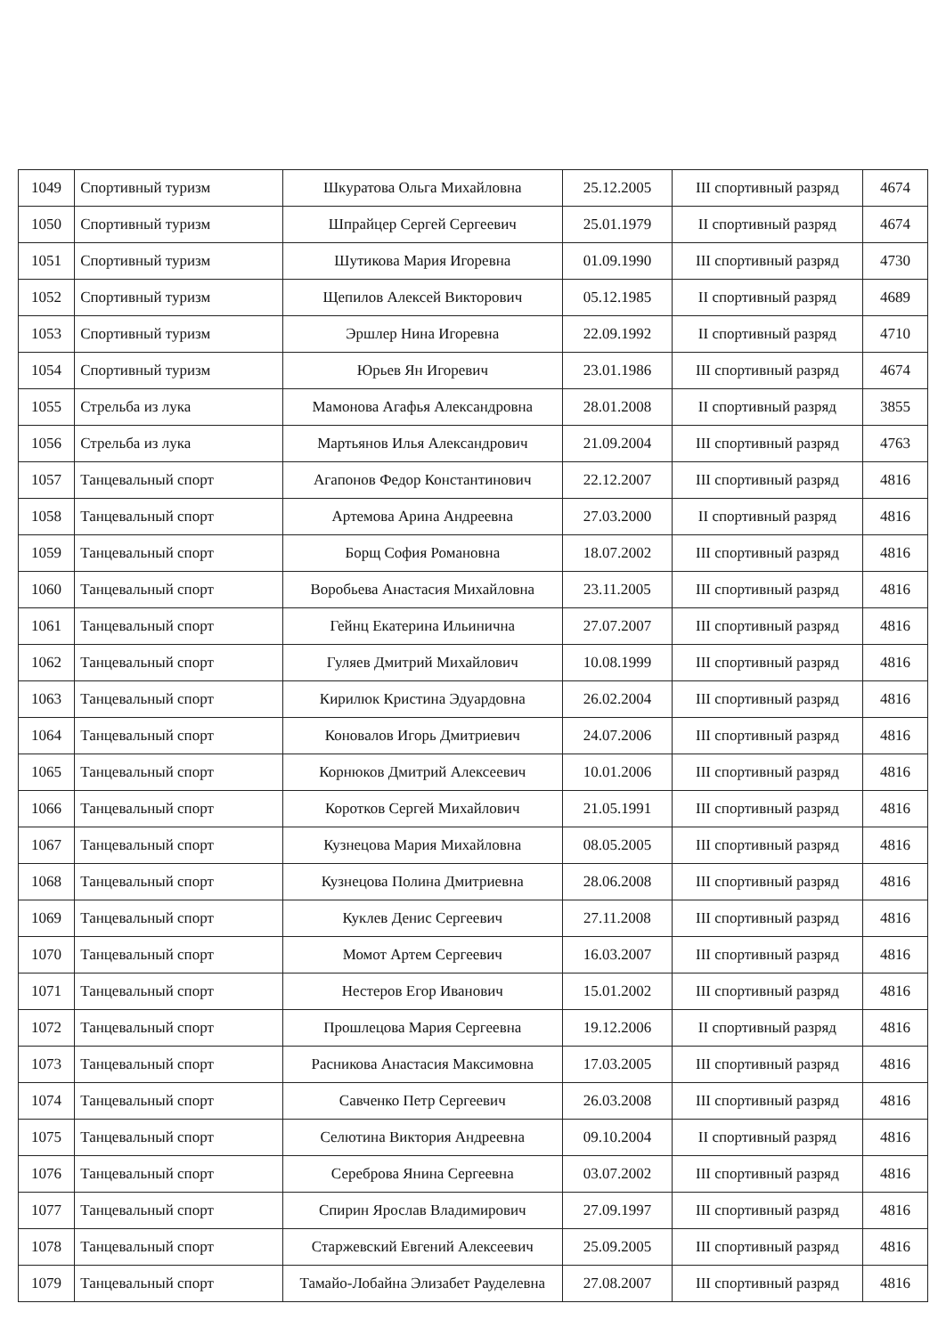| 1049 | Спортивный туризм | Шкуратова Ольга Михайловна | 25.12.2005 | III спортивный разряд | 4674 |
| 1050 | Спортивный туризм | Шпрайцер Сергей Сергеевич | 25.01.1979 | II спортивный разряд | 4674 |
| 1051 | Спортивный туризм | Шутикова Мария Игоревна | 01.09.1990 | III спортивный разряд | 4730 |
| 1052 | Спортивный туризм | Щепилов Алексей Викторович | 05.12.1985 | II спортивный разряд | 4689 |
| 1053 | Спортивный туризм | Эршлер Нина Игоревна | 22.09.1992 | II спортивный разряд | 4710 |
| 1054 | Спортивный туризм | Юрьев Ян Игоревич | 23.01.1986 | III спортивный разряд | 4674 |
| 1055 | Стрельба из лука | Мамонова Агафья Александровна | 28.01.2008 | II спортивный разряд | 3855 |
| 1056 | Стрельба из лука | Мартьянов Илья Александрович | 21.09.2004 | III спортивный разряд | 4763 |
| 1057 | Танцевальный спорт | Агапонов Федор Константинович | 22.12.2007 | III спортивный разряд | 4816 |
| 1058 | Танцевальный спорт | Артемова Арина Андреевна | 27.03.2000 | II спортивный разряд | 4816 |
| 1059 | Танцевальный спорт | Борщ София Романовна | 18.07.2002 | III спортивный разряд | 4816 |
| 1060 | Танцевальный спорт | Воробьева Анастасия Михайловна | 23.11.2005 | III спортивный разряд | 4816 |
| 1061 | Танцевальный спорт | Гейнц Екатерина Ильинична | 27.07.2007 | III спортивный разряд | 4816 |
| 1062 | Танцевальный спорт | Гуляев Дмитрий Михайлович | 10.08.1999 | III спортивный разряд | 4816 |
| 1063 | Танцевальный спорт | Кирилюк Кристина Эдуардовна | 26.02.2004 | III спортивный разряд | 4816 |
| 1064 | Танцевальный спорт | Коновалов Игорь Дмитриевич | 24.07.2006 | III спортивный разряд | 4816 |
| 1065 | Танцевальный спорт | Корнюков Дмитрий Алексеевич | 10.01.2006 | III спортивный разряд | 4816 |
| 1066 | Танцевальный спорт | Коротков Сергей Михайлович | 21.05.1991 | III спортивный разряд | 4816 |
| 1067 | Танцевальный спорт | Кузнецова Мария Михайловна | 08.05.2005 | III спортивный разряд | 4816 |
| 1068 | Танцевальный спорт | Кузнецова Полина Дмитриевна | 28.06.2008 | III спортивный разряд | 4816 |
| 1069 | Танцевальный спорт | Куклев Денис Сергеевич | 27.11.2008 | III спортивный разряд | 4816 |
| 1070 | Танцевальный спорт | Момот Артем Сергеевич | 16.03.2007 | III спортивный разряд | 4816 |
| 1071 | Танцевальный спорт | Нестеров Егор Иванович | 15.01.2002 | III спортивный разряд | 4816 |
| 1072 | Танцевальный спорт | Прошлецова Мария Сергеевна | 19.12.2006 | II спортивный разряд | 4816 |
| 1073 | Танцевальный спорт | Расникова Анастасия Максимовна | 17.03.2005 | III спортивный разряд | 4816 |
| 1074 | Танцевальный спорт | Савченко Петр Сергеевич | 26.03.2008 | III спортивный разряд | 4816 |
| 1075 | Танцевальный спорт | Селютина Виктория Андреевна | 09.10.2004 | II спортивный разряд | 4816 |
| 1076 | Танцевальный спорт | Сереброва Янина Сергеевна | 03.07.2002 | III спортивный разряд | 4816 |
| 1077 | Танцевальный спорт | Спирин Ярослав Владимирович | 27.09.1997 | III спортивный разряд | 4816 |
| 1078 | Танцевальный спорт | Старжевский Евгений Алексеевич | 25.09.2005 | III спортивный разряд | 4816 |
| 1079 | Танцевальный спорт | Тамайо-Лобайна Элизабет Рауделевна | 27.08.2007 | III спортивный разряд | 4816 |